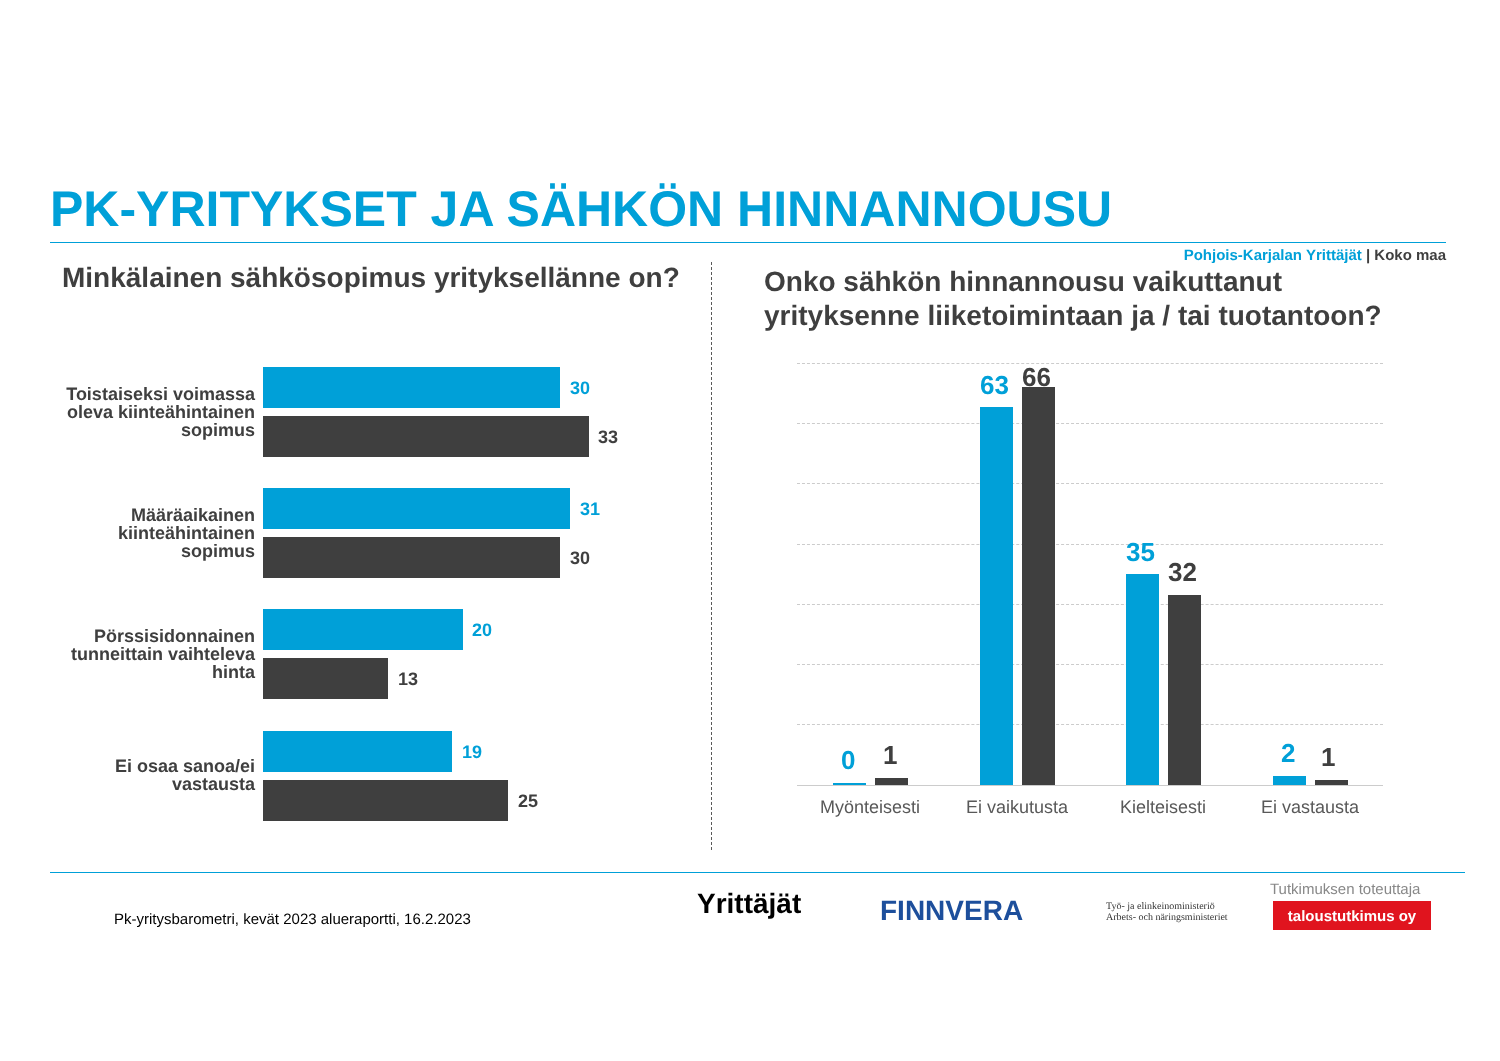PK-YRITYKSET JA SÄHKÖN HINNANNOUSU
Pohjois-Karjalan Yrittäjät | Koko maa
Minkälainen sähkösopimus yrityksellänne on?
Onko sähkön hinnannousu vaikuttanut
yrityksenne liiketoimintaan ja / tai tuotantoon?
Toistaiseksi voimassa oleva kiinteähintainen sopimus
30
33
Määräaikainen kiinteähintainen sopimus
31
30
Pörssisidonnainen tunneittain vaihteleva hinta
20
13
Ei osaa sanoa/ei vastausta
19
25
0 1
63 66
35
32
2 1
Myönteisesti
Ei vaikutusta
Kielteisesti Ei vastausta
Pk-yritysbarometri, kevät 2023 alueraportti, 16.2.2023
Yrittäjät FINNVERA
Työ- ja elinkeinoministeriö
Arbets- och näringsministeriet
Tutkimuksen toteuttaja
taloustutkimus oy